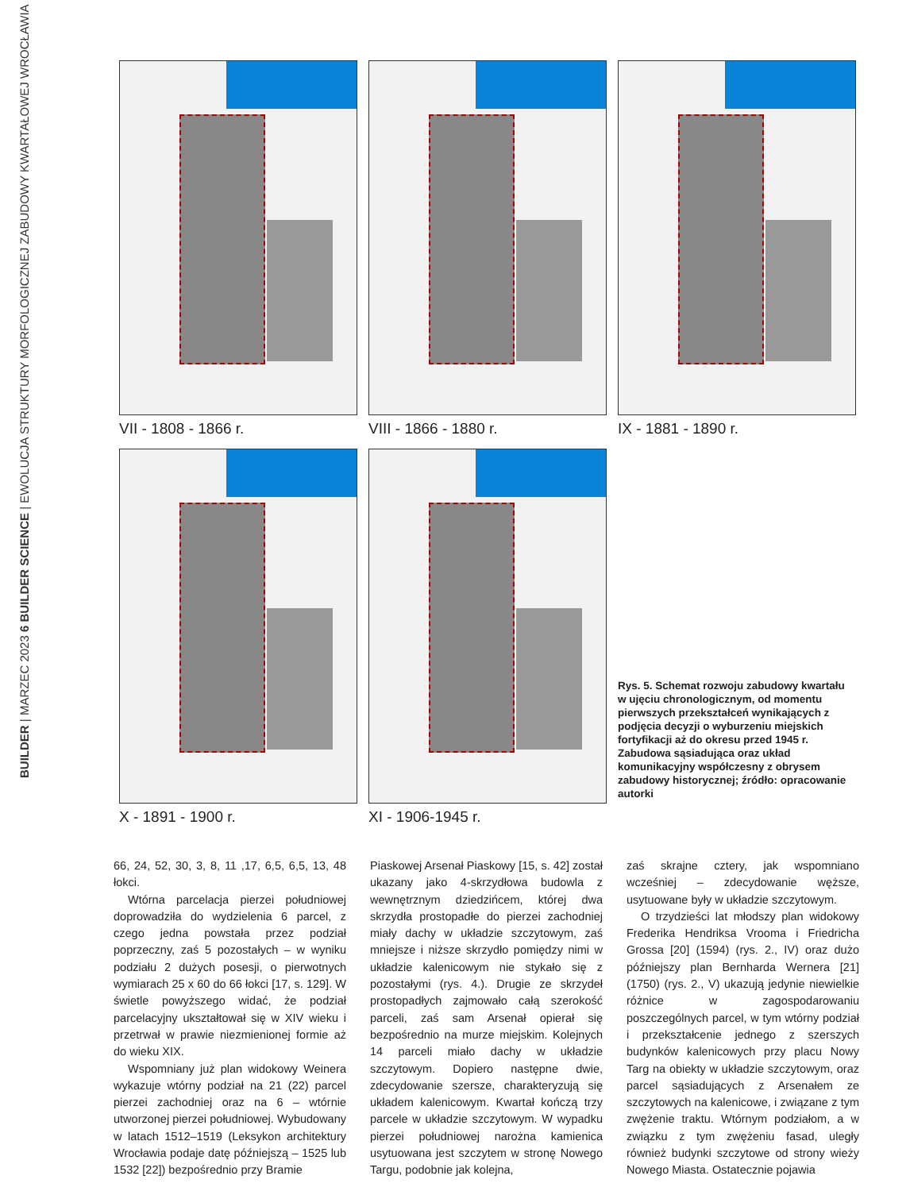BUILDER | MARZEC 2023 6 BUILDER SCIENCE | EWOLUCJA STRUKTURY MORFOLOGICZNEJ ZABUDOWY KWARTAŁOWEJ WROCŁAWIA
VII - 1808 - 1866 r. VIII - 1866 - 1880 r. IX - 1881 - 1890 r.
X - 1891 - 1900 r. XI - 1906-1945 r.
Rys. 5. Schemat rozwoju zabudowy kwartału w ujęciu chronologicznym, od momentu pierwszych przekształceń wynikających z podjęcia decyzji o wyburzeniu miejskich fortyfikacji aż do okresu przed 1945 r. Zabudowa sąsiadująca oraz układ komunikacyjny współczesny z obrysem zabudowy historycznej; źródło: opracowanie autorki
66, 24, 52, 30, 3, 8, 11 ,17, 6,5, 6,5, 13, 48 łokci.
Wtórna parcelacja pierzei południowej doprowadziła do wydzielenia 6 parcel, z czego jedna powstała przez podział poprzeczny, zaś 5 pozostałych – w wyniku podziału 2 dużych posesji, o pierwotnych wymiarach 25 x 60 do 66 łokci [17, s. 129]. W świetle powyższego widać, że podział parcelacyjny ukształtował się w XIV wieku i przetrwał w prawie niezmienionej formie aż do wieku XIX.
Wspomniany już plan widokowy Weinera wykazuje wtórny podział na 21 (22) parcel pierzei zachodniej oraz na 6 – wtórnie utworzonej pierzei południowej. Wybudowany w latach 1512–1519 (Leksykon architektury Wrocławia podaje datę późniejszą – 1525 lub 1532 [22]) bezpośrednio przy Bramie
Piaskowej Arsenał Piaskowy [15, s. 42] został ukazany jako 4-skrzydłowa budowla z wewnętrznym dziedzińcem, której dwa skrzydła prostopadłe do pierzei zachodniej miały dachy w układzie szczytowym, zaś mniejsze i niższe skrzydło pomiędzy nimi w układzie kalenicowym nie stykało się z pozostałymi (rys. 4.). Drugie ze skrzydeł prostopadłych zajmowało całą szerokość parceli, zaś sam Arsenał opierał się bezpośrednio na murze miejskim. Kolejnych 14 parceli miało dachy w układzie szczytowym. Dopiero następne dwie, zdecydowanie szersze, charakteryzują się układem kalenicowym. Kwartał kończą trzy parcele w układzie szczytowym. W wypadku pierzei południowej narożna kamienica usytuowana jest szczytem w stronę Nowego Targu, podobnie jak kolejna,
zaś skrajne cztery, jak wspomniano wcześniej – zdecydowanie węższe, usytuowane były w układzie szczytowym.
O trzydzieści lat młodszy plan widokowy Frederika Hendriksa Vrooma i Friedricha Grossa [20] (1594) (rys. 2., IV) oraz dużo późniejszy plan Bernharda Wernera [21] (1750) (rys. 2., V) ukazują jedynie niewielkie różnice w zagospodarowaniu poszczególnych parcel, w tym wtórny podział i przekształcenie jednego z szerszych budynków kalenicowych przy placu Nowy Targ na obiekty w układzie szczytowym, oraz parcel sąsiadujących z Arsenałem ze szczytowych na kalenicowe, i związane z tym zwężenie traktu. Wtórnym podziałom, a w związku z tym zwężeniu fasad, uległy również budynki szczytowe od strony wieży Nowego Miasta. Ostatecznie pojawia